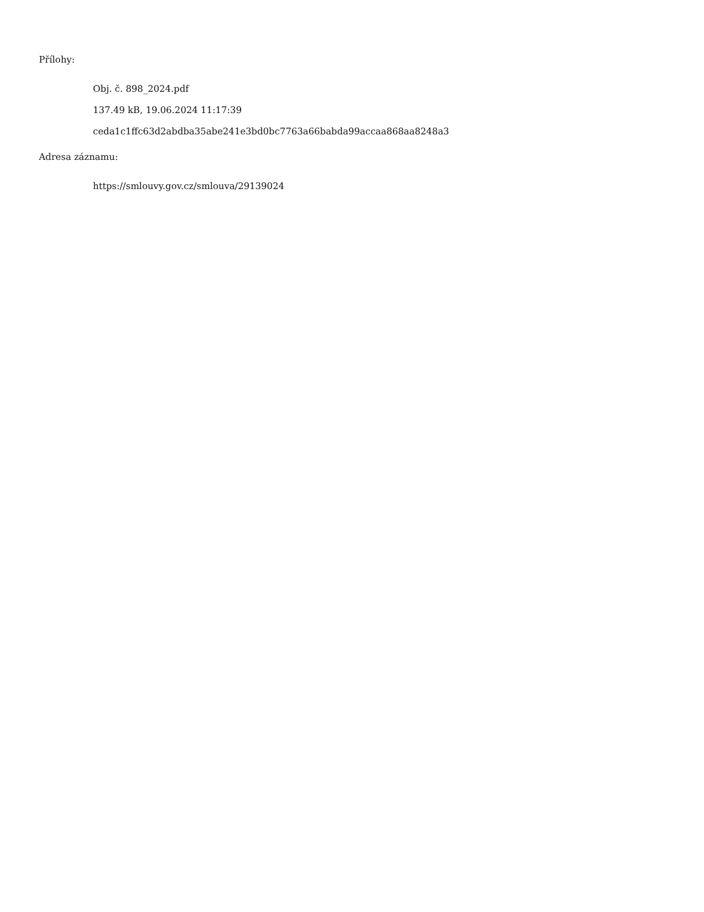Přílohy:
Obj. č. 898_2024.pdf
137.49 kB, 19.06.2024 11:17:39
ceda1c1ffc63d2abdba35abe241e3bd0bc7763a66babda99accaa868aa8248a3
Adresa záznamu:
https://smlouvy.gov.cz/smlouva/29139024